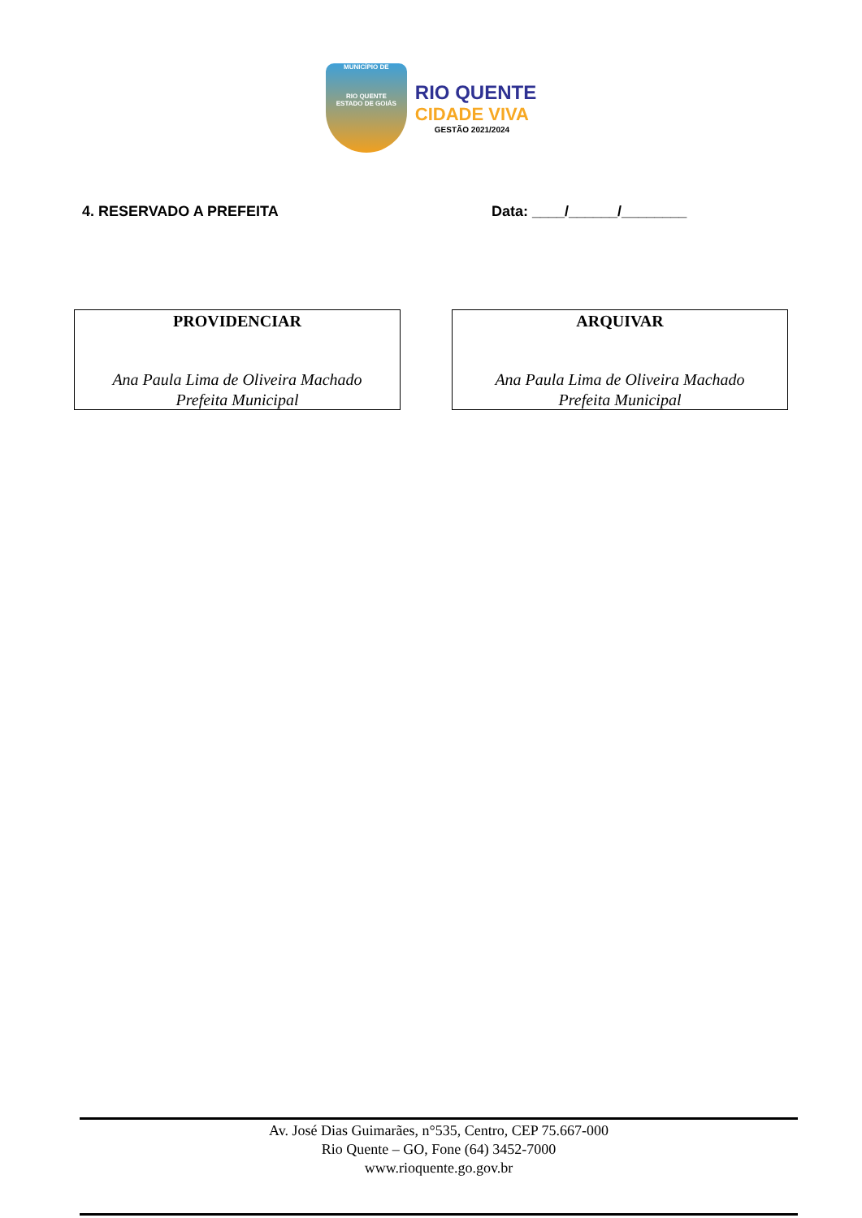MUNICÍPIO DE
RIO QUENTE
ESTADO DE GOIÁS
RIO QUENTE
CIDADE VIVA
GESTÃO 2021/2024
4. RESERVADO A PREFEITA Data: ____/______/________
PROVIDENCIAR
Ana Paula Lima de Oliveira Machado
Prefeita Municipal
ARQUIVAR
Ana Paula Lima de Oliveira Machado
Prefeita Municipal
Av. José Dias Guimarães, n°535, Centro, CEP 75.667-000
Rio Quente – GO, Fone (64) 3452-7000
www.rioquente.go.gov.br